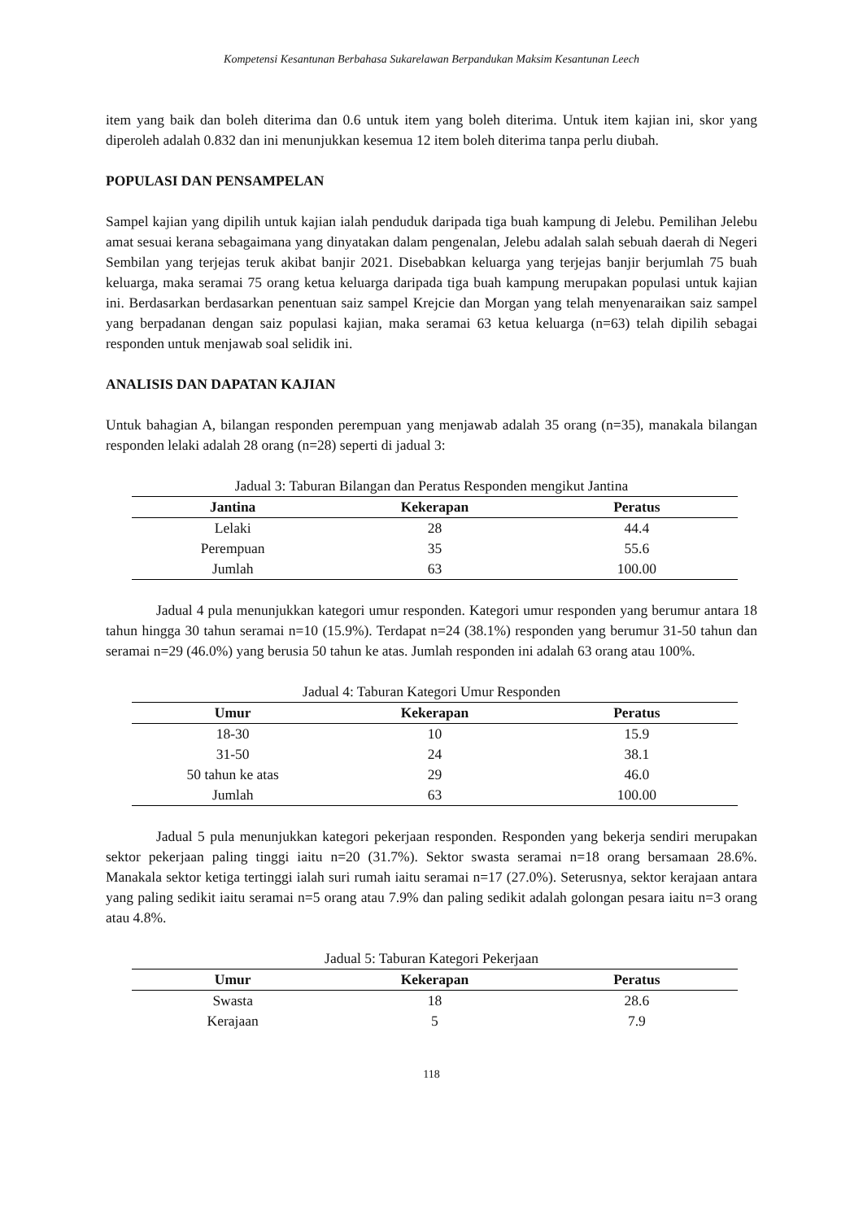Kompetensi Kesantunan Berbahasa Sukarelawan Berpandukan Maksim Kesantunan Leech
item yang baik dan boleh diterima dan 0.6 untuk item yang boleh diterima. Untuk item kajian ini, skor yang diperoleh adalah 0.832 dan ini menunjukkan kesemua 12 item boleh diterima tanpa perlu diubah.
POPULASI DAN PENSAMPELAN
Sampel kajian yang dipilih untuk kajian ialah penduduk daripada tiga buah kampung di Jelebu. Pemilihan Jelebu amat sesuai kerana sebagaimana yang dinyatakan dalam pengenalan, Jelebu adalah salah sebuah daerah di Negeri Sembilan yang terjejas teruk akibat banjir 2021. Disebabkan keluarga yang terjejas banjir berjumlah 75 buah keluarga, maka seramai 75 orang ketua keluarga daripada tiga buah kampung merupakan populasi untuk kajian ini. Berdasarkan berdasarkan penentuan saiz sampel Krejcie dan Morgan yang telah menyenaraikan saiz sampel yang berpadanan dengan saiz populasi kajian, maka seramai 63 ketua keluarga (n=63) telah dipilih sebagai responden untuk menjawab soal selidik ini.
ANALISIS DAN DAPATAN KAJIAN
Untuk bahagian A, bilangan responden perempuan yang menjawab adalah 35 orang (n=35), manakala bilangan responden lelaki adalah 28 orang (n=28) seperti di jadual 3:
Jadual 3: Taburan Bilangan dan Peratus Responden mengikut Jantina
| Jantina | Kekerapan | Peratus |
| --- | --- | --- |
| Lelaki | 28 | 44.4 |
| Perempuan | 35 | 55.6 |
| Jumlah | 63 | 100.00 |
Jadual 4 pula menunjukkan kategori umur responden. Kategori umur responden yang berumur antara 18 tahun hingga 30 tahun seramai n=10 (15.9%). Terdapat n=24 (38.1%) responden yang berumur 31-50 tahun dan seramai n=29 (46.0%) yang berusia 50 tahun ke atas. Jumlah responden ini adalah 63 orang atau 100%.
Jadual 4: Taburan Kategori Umur Responden
| Umur | Kekerapan | Peratus |
| --- | --- | --- |
| 18-30 | 10 | 15.9 |
| 31-50 | 24 | 38.1 |
| 50 tahun ke atas | 29 | 46.0 |
| Jumlah | 63 | 100.00 |
Jadual 5 pula menunjukkan kategori pekerjaan responden. Responden yang bekerja sendiri merupakan sektor pekerjaan paling tinggi iaitu n=20 (31.7%). Sektor swasta seramai n=18 orang bersamaan 28.6%. Manakala sektor ketiga tertinggi ialah suri rumah iaitu seramai n=17 (27.0%). Seterusnya, sektor kerajaan antara yang paling sedikit iaitu seramai n=5 orang atau 7.9% dan paling sedikit adalah golongan pesara iaitu n=3 orang atau 4.8%.
Jadual 5: Taburan Kategori Pekerjaan
| Umur | Kekerapan | Peratus |
| --- | --- | --- |
| Swasta | 18 | 28.6 |
| Kerajaan | 5 | 7.9 |
118